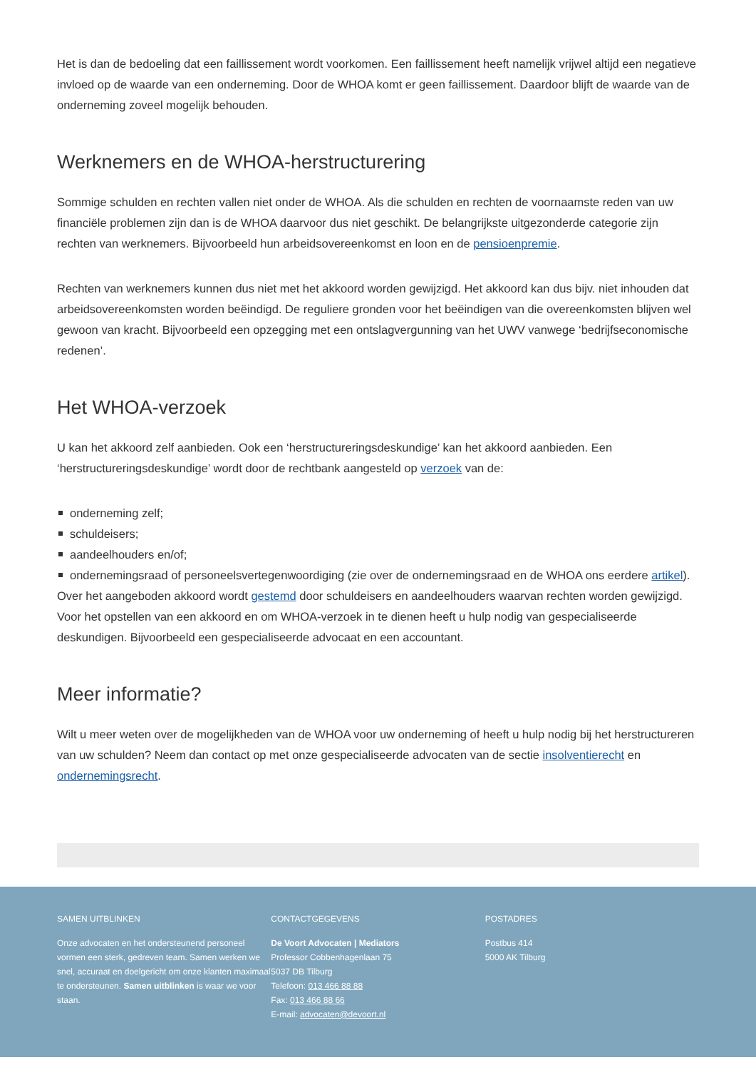Het is dan de bedoeling dat een faillissement wordt voorkomen. Een faillissement heeft namelijk vrijwel altijd een negatieve invloed op de waarde van een onderneming. Door de WHOA komt er geen faillissement. Daardoor blijft de waarde van de onderneming zoveel mogelijk behouden.
Werknemers en de WHOA-herstructurering
Sommige schulden en rechten vallen niet onder de WHOA. Als die schulden en rechten de voornaamste reden van uw financiële problemen zijn dan is de WHOA daarvoor dus niet geschikt. De belangrijkste uitgezonderde categorie zijn rechten van werknemers. Bijvoorbeeld hun arbeidsovereenkomst en loon en de pensioenpremie.
Rechten van werknemers kunnen dus niet met het akkoord worden gewijzigd. Het akkoord kan dus bijv. niet inhouden dat arbeidsovereenkomsten worden beëindigd. De reguliere gronden voor het beëindigen van die overeenkomsten blijven wel gewoon van kracht. Bijvoorbeeld een opzegging met een ontslagvergunning van het UWV vanwege ‘bedrijfseconomische redenen’.
Het WHOA-verzoek
U kan het akkoord zelf aanbieden. Ook een ‘herstructureringsdeskundige’ kan het akkoord aanbieden. Een ‘herstructureringsdeskundige’ wordt door de rechtbank aangesteld op verzoek van de:
onderneming zelf;
schuldeisers;
aandeelhouders en/of;
ondernemingsraad of personeelsvertegenwoordiging (zie over de ondernemingsraad en de WHOA ons eerdere artikel).
Over het aangeboden akkoord wordt gestemd door schuldeisers en aandeelhouders waarvan rechten worden gewijzigd. Voor het opstellen van een akkoord en om WHOA-verzoek in te dienen heeft u hulp nodig van gespecialiseerde deskundigen. Bijvoorbeeld een gespecialiseerde advocaat en een accountant.
Meer informatie?
Wilt u meer weten over de mogelijkheden van de WHOA voor uw onderneming of heeft u hulp nodig bij het herstructureren van uw schulden? Neem dan contact op met onze gespecialiseerde advocaten van de sectie insolventierecht en ondernemingsrecht.
SAMEN UITBLINKEN
Onze advocaten en het ondersteunend personeel vormen een sterk, gedreven team. Samen werken we snel, accuraat en doelgericht om onze klanten maximaal te ondersteunen. Samen uitblinken is waar we voor staan.
CONTACTGEGEVENS
De Voort Advocaten | Mediators
Professor Cobbenhagenlaan 75
5037 DB Tilburg
Telefoon: 013 466 88 88
Fax: 013 466 88 66
E-mail: advocaten@devoort.nl
POSTADRES
Postbus 414
5000 AK Tilburg